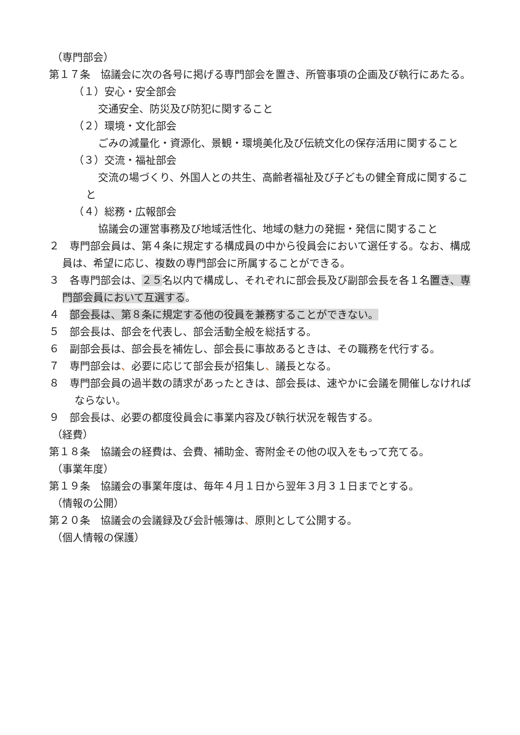（専門部会）
第１７条　協議会に次の各号に掲げる専門部会を置き、所管事項の企画及び執行にあたる。
（１）安心・安全部会
交通安全、防災及び防犯に関すること
（２）環境・文化部会
ごみの減量化・資源化、景観・環境美化及び伝統文化の保存活用に関すること
（３）交流・福祉部会
交流の場づくり、外国人との共生、高齢者福祉及び子どもの健全育成に関すること
（４）総務・広報部会
協議会の運営事務及び地域活性化、地域の魅力の発掘・発信に関すること
２　専門部会員は、第４条に規定する構成員の中から役員会において選任する。なお、構成員は、希望に応じ、複数の専門部会に所属することができる。
３　各専門部会は、２５名以内で構成し、それぞれに部会長及び副部会長を各１名置き、専門部会員において互選する。
４　部会長は、第８条に規定する他の役員を兼務することができない。
５　部会長は、部会を代表し、部会活動全般を総括する。
６　副部会長は、部会長を補佐し、部会長に事故あるときは、その職務を代行する。
７　専門部会は、必要に応じて部会長が招集し、議長となる。
８　専門部会員の過半数の請求があったときは、部会長は、速やかに会議を開催しなければならない。
９　部会長は、必要の都度役員会に事業内容及び執行状況を報告する。
（経費）
第１８条　協議会の経費は、会費、補助金、寄附金その他の収入をもって充てる。
（事業年度）
第１９条　協議会の事業年度は、毎年４月１日から翌年３月３１日までとする。
（情報の公開）
第２０条　協議会の会議録及び会計帳簿は、原則として公開する。
（個人情報の保護）